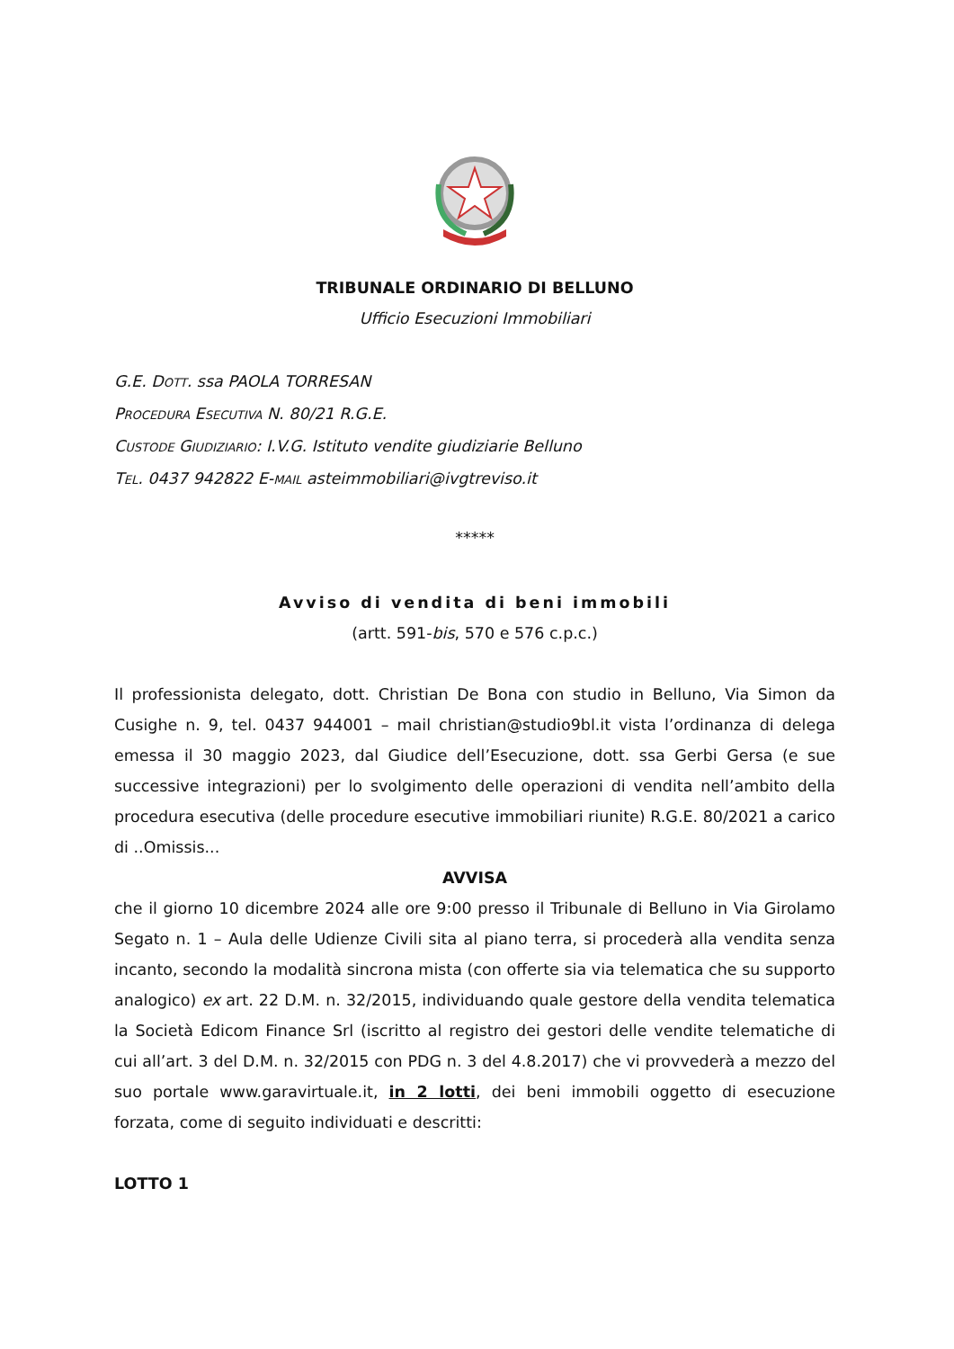TRIBUNALE ORDINARIO DI BELLUNO
Ufficio Esecuzioni Immobiliari
G.E. DOTT. ssa PAOLA TORRESAN
PROCEDURA ESECUTIVA N. 80/21 R.G.E.
CUSTODE GIUDIZIARIO: I.V.G. Istituto vendite giudiziarie Belluno
TEL. 0437 942822 E-MAIL asteimmobiliari@ivgtreviso.it
*****
Avviso di vendita di beni immobili
(artt. 591-bis, 570 e 576 c.p.c.)
Il professionista delegato, dott. Christian De Bona con studio in Belluno, Via Simon da Cusighe n. 9, tel. 0437 944001 – mail christian@studio9bl.it vista l’ordinanza di delega emessa il 30 maggio 2023, dal Giudice dell’Esecuzione, dott. ssa Gerbi Gersa (e sue successive integrazioni) per lo svolgimento delle operazioni di vendita nell’ambito della procedura esecutiva (delle procedure esecutive immobiliari riunite) R.G.E. 80/2021 a carico di ..Omissis...
AVVISA
che il giorno 10 dicembre 2024 alle ore 9:00 presso il Tribunale di Belluno in Via Girolamo Segato n. 1 – Aula delle Udienze Civili sita al piano terra, si procederà alla vendita senza incanto, secondo la modalità sincrona mista (con offerte sia via telematica che su supporto analogico) ex art. 22 D.M. n. 32/2015, individuando quale gestore della vendita telematica la Società Edicom Finance Srl (iscritto al registro dei gestori delle vendite telematiche di cui all’art. 3 del D.M. n. 32/2015 con PDG n. 3 del 4.8.2017) che vi provvederà a mezzo del suo portale www.garavirtuale.it, in 2 lotti, dei beni immobili oggetto di esecuzione forzata, come di seguito individuati e descritti:
LOTTO 1